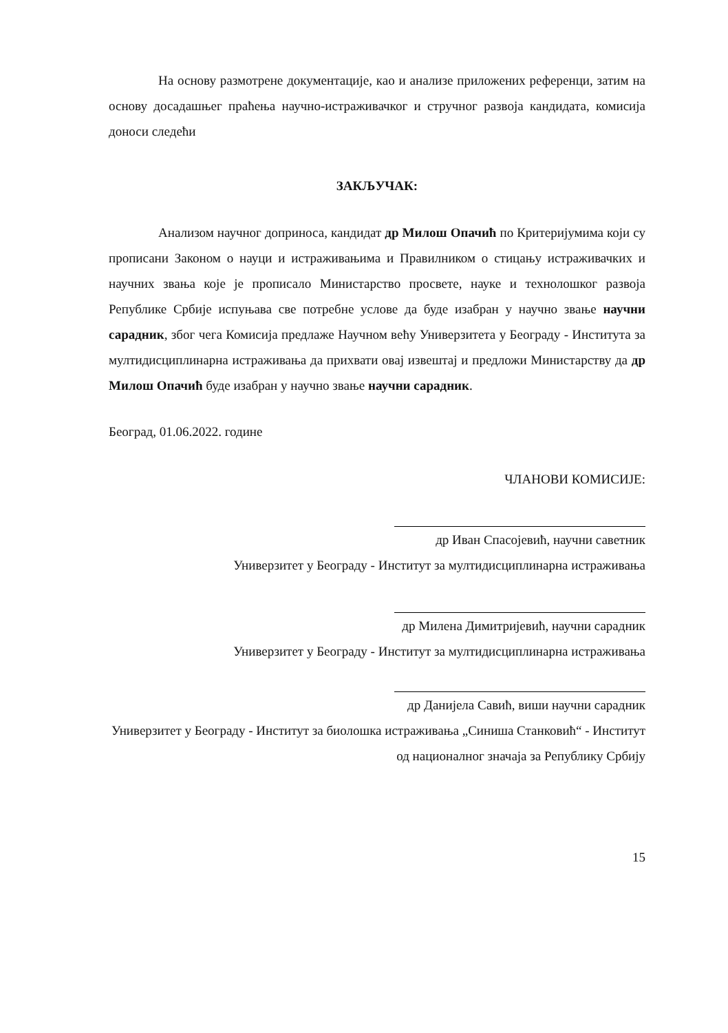На основу размотрене документације, као и анализе приложених референци, затим на основу досадашњег праћења научно-истраживачког и стручног развоја кандидата, комисија доноси следећи
ЗАКЉУЧАК:
Анализом научног доприноса, кандидат др Милош Опачић по Критеријумима који су прописани Законом о науци и истраживањима и Правилником о стицању истраживачких и научних звања које је прописало Министарство просвете, науке и технолошког развоја Републике Србије испуњава све потребне услове да буде изабран у научно звање научни сарадник, због чега Комисија предлаже Научном већу Универзитета у Београду - Института за мултидисциплинарна истраживања да прихвати овај извештај и предложи Министарству да др Милош Опачић буде изабран у научно звање научни сарадник.
Београд, 01.06.2022. године
ЧЛАНОВИ КОМИСИЈЕ:
др Иван Спасојевић, научни саветник
Универзитет у Београду - Институт за мултидисциплинарна истраживања
др Милена Димитријевић, научни сарадник
Универзитет у Београду - Институт за мултидисциплинарна истраживања
др Данијела Савић, виши научни сарадник
Универзитет у Београду - Институт за биолошка истраживања „Синиша Станковић“ - Институт од националног значаја за Републику Србију
15